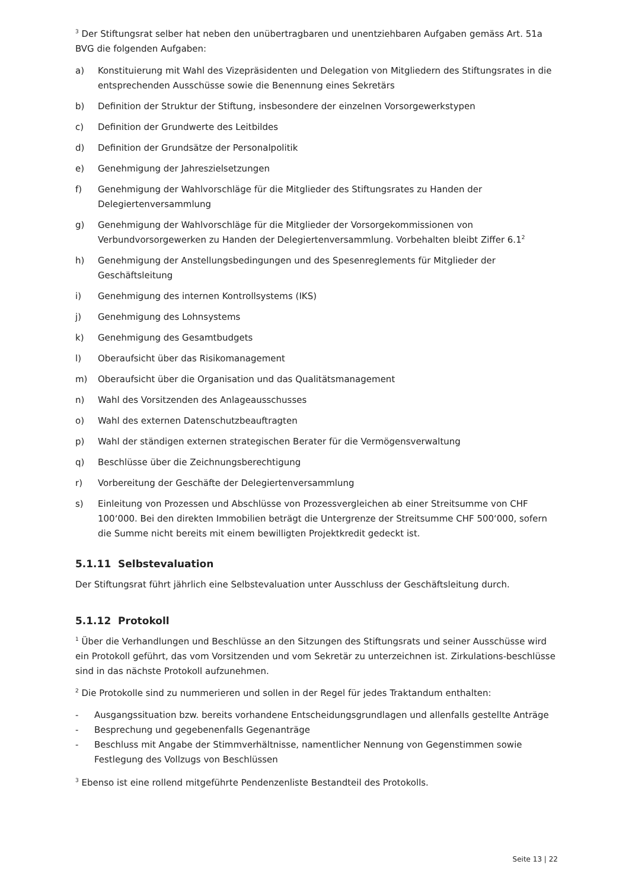<sup>3</sup> Der Stiftungsrat selber hat neben den unübertragbaren und unentziehbaren Aufgaben gemäss Art. 51a BVG die folgenden Aufgaben:
a) Konstituierung mit Wahl des Vizepräsidenten und Delegation von Mitgliedern des Stiftungsrates in die entsprechenden Ausschüsse sowie die Benennung eines Sekretärs
b) Definition der Struktur der Stiftung, insbesondere der einzelnen Vorsorgewerkstypen
c) Definition der Grundwerte des Leitbildes
d) Definition der Grundsätze der Personalpolitik
e) Genehmigung der Jahreszielsetzungen
f) Genehmigung der Wahlvorschläge für die Mitglieder des Stiftungsrates zu Handen der Delegiertenversammlung
g) Genehmigung der Wahlvorschläge für die Mitglieder der Vorsorgekommissionen von Verbundvorsorgewerken zu Handen der Delegiertenversammlung. Vorbehalten bleibt Ziffer 6.1<sup>2</sup>
h) Genehmigung der Anstellungsbedingungen und des Spesenreglements für Mitglieder der Geschäftsleitung
i) Genehmigung des internen Kontrollsystems (IKS)
j) Genehmigung des Lohnsystems
k) Genehmigung des Gesamtbudgets
l) Oberaufsicht über das Risikomanagement
m) Oberaufsicht über die Organisation und das Qualitätsmanagement
n) Wahl des Vorsitzenden des Anlageausschusses
o) Wahl des externen Datenschutzbeauftragten
p) Wahl der ständigen externen strategischen Berater für die Vermögensverwaltung
q) Beschlüsse über die Zeichnungsberechtigung
r) Vorbereitung der Geschäfte der Delegiertenversammlung
s) Einleitung von Prozessen und Abschlüsse von Prozessvergleichen ab einer Streitsumme von CHF 100‘000. Bei den direkten Immobilien beträgt die Untergrenze der Streitsumme CHF 500‘000, sofern die Summe nicht bereits mit einem bewilligten Projektkredit gedeckt ist.
5.1.11 Selbstevaluation
Der Stiftungsrat führt jährlich eine Selbstevaluation unter Ausschluss der Geschäftsleitung durch.
5.1.12 Protokoll
<sup>1</sup> Über die Verhandlungen und Beschlüsse an den Sitzungen des Stiftungsrats und seiner Ausschüsse wird ein Protokoll geführt, das vom Vorsitzenden und vom Sekretär zu unterzeichnen ist. Zirkulations-beschlüsse sind in das nächste Protokoll aufzunehmen.
<sup>2</sup> Die Protokolle sind zu nummerieren und sollen in der Regel für jedes Traktandum enthalten:
- Ausgangssituation bzw. bereits vorhandene Entscheidungsgrundlagen und allenfalls gestellte Anträge
- Besprechung und gegebenenfalls Gegenanträge
- Beschluss mit Angabe der Stimmverhältnisse, namentlicher Nennung von Gegenstimmen sowie Festlegung des Vollzugs von Beschlüssen
<sup>3</sup> Ebenso ist eine rollend mitgeführte Pendenzenliste Bestandteil des Protokolls.
Seite 13 | 22